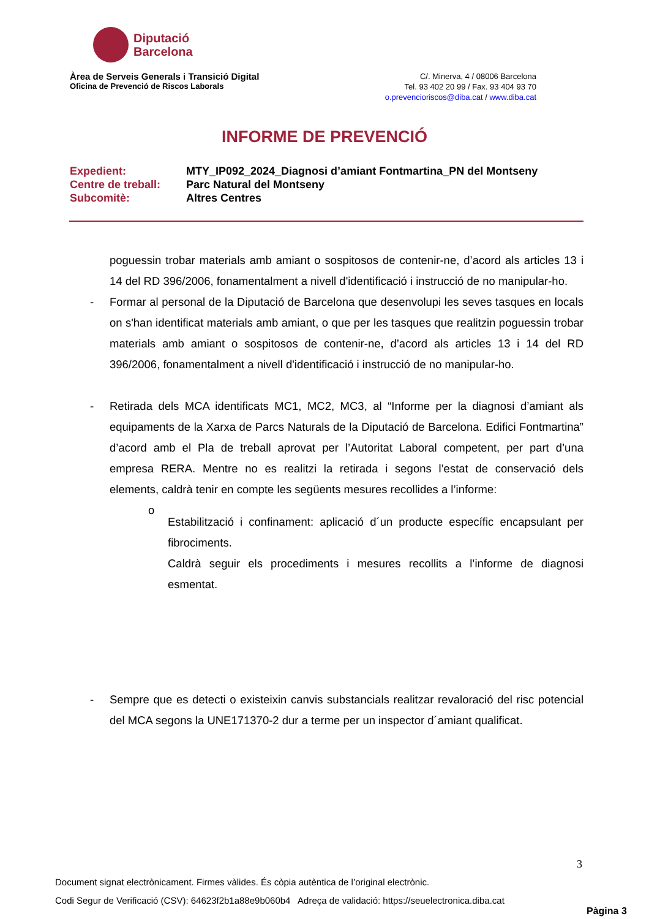Diputació
Barcelona
Àrea de Serveis Generals i Transició Digital
Oficina de Prevenció de Riscos Laborals
C/. Minerva, 4 / 08006 Barcelona
Tel. 93 402 20 99 / Fax. 93 404 93 70
o.prevencioriscos@diba.cat / www.diba.cat
INFORME DE PREVENCIÓ
Expedient: MTY_IP092_2024_Diagnosi d’amiant Fontmartina_PN del Montseny
Centre de treball: Parc Natural del Montseny
Subcomitè: Altres Centres
poguessin trobar materials amb amiant o sospitosos de contenir-ne, d’acord als articles 13 i 14 del RD 396/2006, fonamentalment a nivell d'identificació i instrucció de no manipular-ho.
- Formar al personal de la Diputació de Barcelona que desenvolupi les seves tasques en locals on s'han identificat materials amb amiant, o que per les tasques que realitzin poguessin trobar materials amb amiant o sospitosos de contenir-ne, d’acord als articles 13 i 14 del RD 396/2006, fonamentalment a nivell d'identificació i instrucció de no manipular-ho.
- Retirada dels MCA identificats MC1, MC2, MC3, al “Informe per la diagnosi d’amiant als equipaments de la Xarxa de Parcs Naturals de la Diputació de Barcelona. Edifici Fontmartina” d’acord amb el Pla de treball aprovat per l’Autoritat Laboral competent, per part d’una empresa RERA. Mentre no es realitzi la retirada i segons l’estat de conservació dels elements, caldrà tenir en compte les següents mesures recollides a l’informe:
o
Estabilització i confinament: aplicació d´un producte específic encapsulant per fibrociments.
Caldrà seguir els procediments i mesures recollits a l’informe de diagnosi esmentat.
- Sempre que es detecti o existeixin canvis substancials realitzar revaloració del risc potencial del MCA segons la UNE171370-2 dur a terme per un inspector d´amiant qualificat.
3
Document signat electrònicament. Firmes vàlides. És còpia autèntica de l’original electrònic.
Codi Segur de Verificació (CSV): 64623f2b1a88e9b060b4 Adreça de validació: https://seuelectronica.diba.cat
Pàgina 3